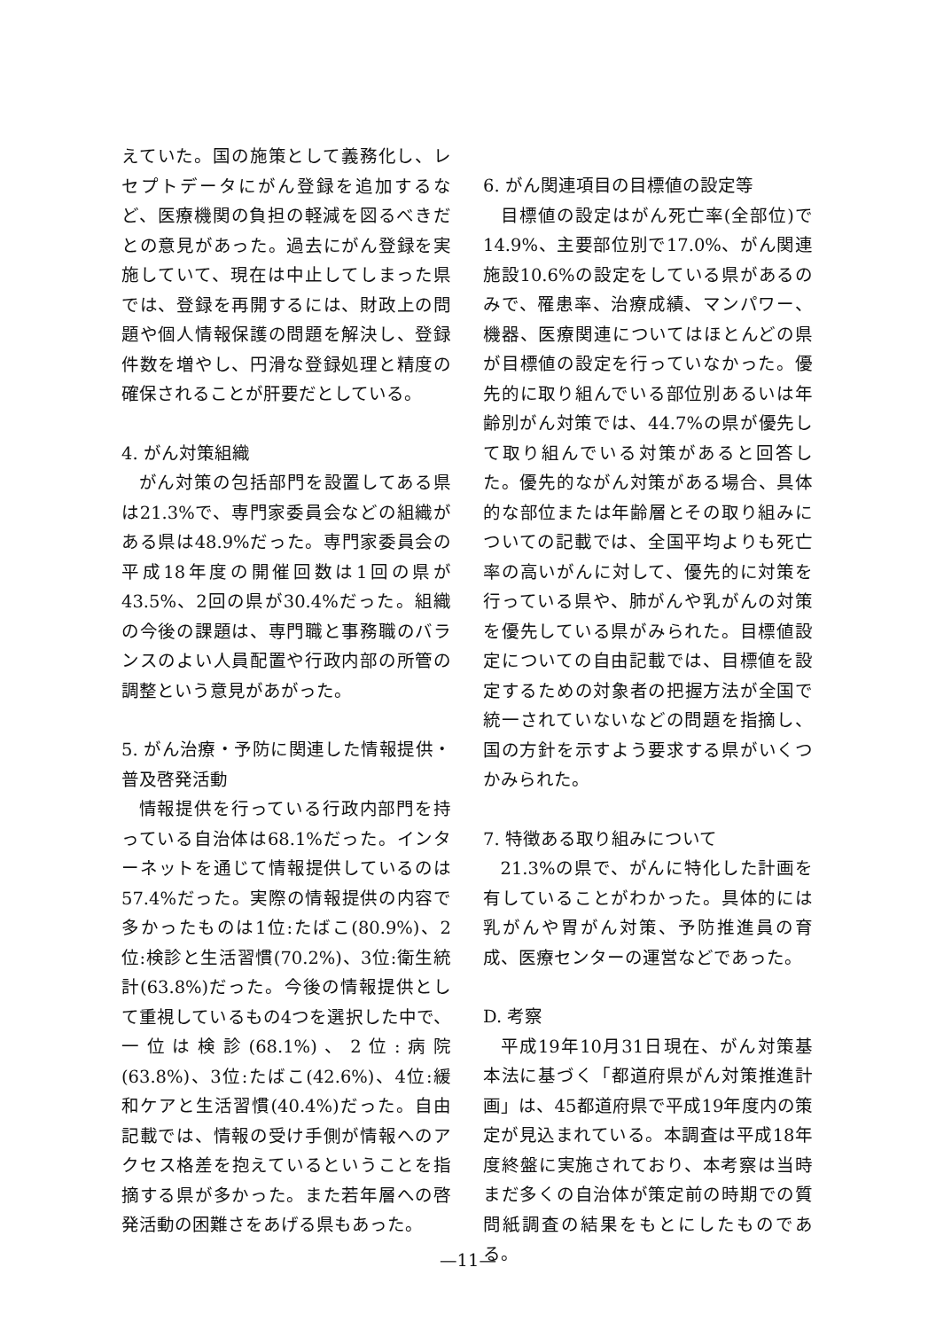えていた。国の施策として義務化し、レセプトデータにがん登録を追加するなど、医療機関の負担の軽減を図るべきだとの意見があった。過去にがん登録を実施していて、現在は中止してしまった県では、登録を再開するには、財政上の問題や個人情報保護の問題を解決し、登録件数を増やし、円滑な登録処理と精度の確保されることが肝要だとしている。
4. がん対策組織
がん対策の包括部門を設置してある県は21.3%で、専門家委員会などの組織がある県は48.9%だった。専門家委員会の平成18年度の開催回数は1回の県が43.5%、2回の県が30.4%だった。組織の今後の課題は、専門職と事務職のバランスのよい人員配置や行政内部の所管の調整という意見があがった。
5. がん治療・予防に関連した情報提供・普及啓発活動
情報提供を行っている行政内部門を持っている自治体は68.1%だった。インターネットを通じて情報提供しているのは57.4%だった。実際の情報提供の内容で多かったものは1位:たばこ(80.9%)、2位:検診と生活習慣(70.2%)、3位:衛生統計(63.8%)だった。今後の情報提供として重視しているもの4つを選択した中で、一位は検診(68.1%)、2位:病院(63.8%)、3位:たばこ(42.6%)、4位:緩和ケアと生活習慣(40.4%)だった。自由記載では、情報の受け手側が情報へのアクセス格差を抱えているということを指摘する県が多かった。また若年層への啓発活動の困難さをあげる県もあった。
6. がん関連項目の目標値の設定等
目標値の設定はがん死亡率(全部位)で14.9%、主要部位別で17.0%、がん関連施設10.6%の設定をしている県があるのみで、罹患率、治療成績、マンパワー、機器、医療関連についてはほとんどの県が目標値の設定を行っていなかった。優先的に取り組んでいる部位別あるいは年齢別がん対策では、44.7%の県が優先して取り組んでいる対策があると回答した。優先的ながん対策がある場合、具体的な部位または年齢層とその取り組みについての記載では、全国平均よりも死亡率の高いがんに対して、優先的に対策を行っている県や、肺がんや乳がんの対策を優先している県がみられた。目標値設定についての自由記載では、目標値を設定するための対象者の把握方法が全国で統一されていないなどの問題を指摘し、国の方針を示すよう要求する県がいくつかみられた。
7. 特徴ある取り組みについて
21.3%の県で、がんに特化した計画を有していることがわかった。具体的には乳がんや胃がん対策、予防推進員の育成、医療センターの運営などであった。
D. 考察
平成19年10月31日現在、がん対策基本法に基づく「都道府県がん対策推進計画」は、45都道府県で平成19年度内の策定が見込まれている。本調査は平成18年度終盤に実施されており、本考察は当時まだ多くの自治体が策定前の時期での質問紙調査の結果をもとにしたものである。
—11—